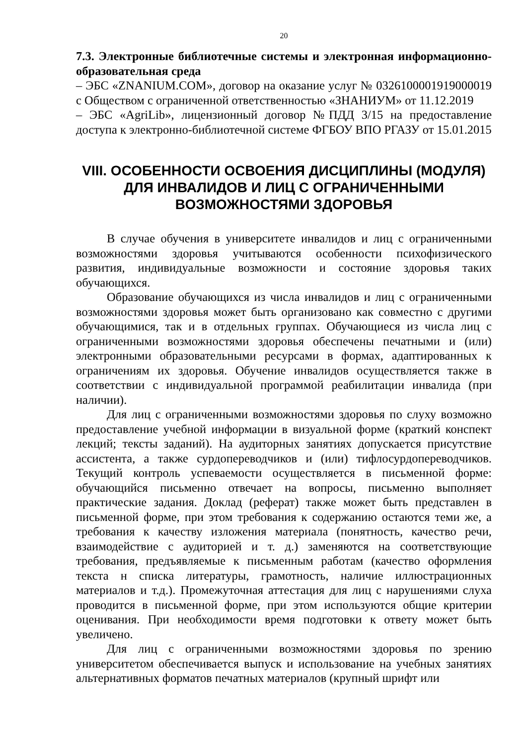20
7.3. Электронные библиотечные системы и электронная информационно-образовательная среда
– ЭБС «ZNANIUM.COM», договор на оказание услуг № 0326100001919000019 с Обществом с ограниченной ответственностью «ЗНАНИУМ» от 11.12.2019
– ЭБС «AgriLib», лицензионный договор №ПДД 3/15 на предоставление доступа к электронно-библиотечной системе ФГБОУ ВПО РГАЗУ от 15.01.2015
VIII. ОСОБЕННОСТИ ОСВОЕНИЯ ДИСЦИПЛИНЫ (МОДУЛЯ) ДЛЯ ИНВАЛИДОВ И ЛИЦ С ОГРАНИЧЕННЫМИ ВОЗМОЖНОСТЯМИ ЗДОРОВЬЯ
В случае обучения в университете инвалидов и лиц с ограниченными возможностями здоровья учитываются особенности психофизического развития, индивидуальные возможности и состояние здоровья таких обучающихся.
Образование обучающихся из числа инвалидов и лиц с ограниченными возможностями здоровья может быть организовано как совместно с другими обучающимися, так и в отдельных группах. Обучающиеся из числа лиц с ограниченными возможностями здоровья обеспечены печатными и (или) электронными образовательными ресурсами в формах, адаптированных к ограничениям их здоровья. Обучение инвалидов осуществляется также в соответствии с индивидуальной программой реабилитации инвалида (при наличии).
Для лиц с ограниченными возможностями здоровья по слуху возможно предоставление учебной информации в визуальной форме (краткий конспект лекций; тексты заданий). На аудиторных занятиях допускается присутствие ассистента, а также сурдопереводчиков и (или) тифлосурдопереводчиков. Текущий контроль успеваемости осуществляется в письменной форме: обучающийся письменно отвечает на вопросы, письменно выполняет практические задания. Доклад (реферат) также может быть представлен в письменной форме, при этом требования к содержанию остаются теми же, а требования к качеству изложения материала (понятность, качество речи, взаимодействие с аудиторией и т. д.) заменяются на соответствующие требования, предъявляемые к письменным работам (качество оформления текста н списка литературы, грамотность, наличие иллюстрационных материалов и т.д.). Промежуточная аттестация для лиц с нарушениями слуха проводится в письменной форме, при этом используются общие критерии оценивания. При необходимости время подготовки к ответу может быть увеличено.
Для лиц с ограниченными возможностями здоровья по зрению университетом обеспечивается выпуск и использование на учебных занятиях альтернативных форматов печатных материалов (крупный шрифт или